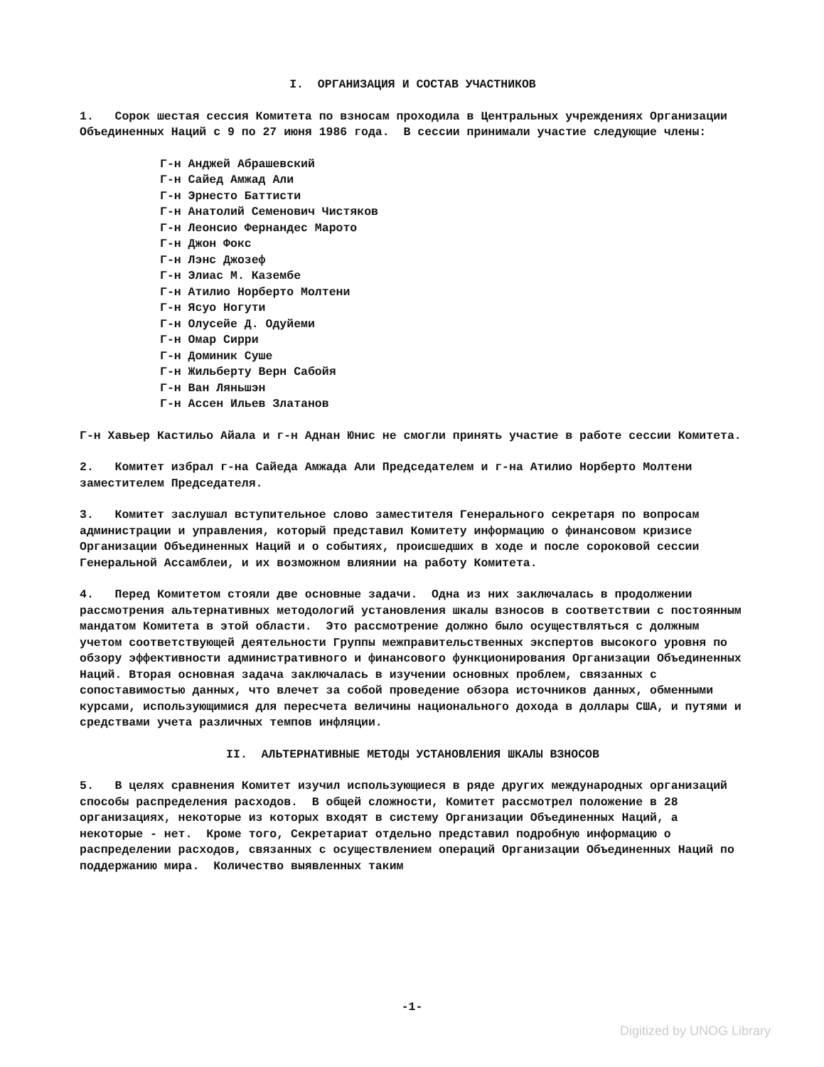I. ОРГАНИЗАЦИЯ И СОСТАВ УЧАСТНИКОВ
1. Сорок шестая сессия Комитета по взносам проходила в Центральных учреждениях Организации Объединенных Наций с 9 по 27 июня 1986 года. В сессии принимали участие следующие члены:
Г-н Анджей Абрашевский
Г-н Сайед Амжад Али
Г-н Эрнесто Баттисти
Г-н Анатолий Семенович Чистяков
Г-н Леонсио Фернандес Марото
Г-н Джон Фокс
Г-н Лэнс Джозеф
Г-н Элиас М. Казембе
Г-н Атилио Норберто Молтени
Г-н Ясуо Ногути
Г-н Олусейе Д. Одуйеми
Г-н Омар Сирри
Г-н Доминик Суше
Г-н Жильберту Верн Сабойя
Г-н Ван Ляньшэн
Г-н Ассен Ильев Златанов
Г-н Хавьер Кастильо Айала и г-н Аднан Юнис не смогли принять участие в работе сессии Комитета.
2. Комитет избрал г-на Сайеда Амжада Али Председателем и г-на Атилио Норберто Молтени заместителем Председателя.
3. Комитет заслушал вступительное слово заместителя Генерального секретаря по вопросам администрации и управления, который представил Комитету информацию о финансовом кризисе Организации Объединенных Наций и о событиях, происшедших в ходе и после сороковой сессии Генеральной Ассамблеи, и их возможном влиянии на работу Комитета.
4. Перед Комитетом стояли две основные задачи. Одна из них заключалась в продолжении рассмотрения альтернативных методологий установления шкалы взносов в соответствии с постоянным мандатом Комитета в этой области. Это рассмотрение должно было осуществляться с должным учетом соответствующей деятельности Группы межправительственных экспертов высокого уровня по обзору эффективности административного и финансового функционирования Организации Объединенных Наций. Вторая основная задача заключалась в изучении основных проблем, связанных с сопоставимостью данных, что влечет за собой проведение обзора источников данных, обменными курсами, использующимися для пересчета величины национального дохода в доллары США, и путями и средствами учета различных темпов инфляции.
II. АЛЬТЕРНАТИВНЫЕ МЕТОДЫ УСТАНОВЛЕНИЯ ШКАЛЫ ВЗНОСОВ
5. В целях сравнения Комитет изучил использующиеся в ряде других международных организаций способы распределения расходов. В общей сложности, Комитет рассмотрел положение в 28 организациях, некоторые из которых входят в систему Организации Объединенных Наций, а некоторые - нет. Кроме того, Секретариат отдельно представил подробную информацию о распределении расходов, связанных с осуществлением операций Организации Объединенных Наций по поддержанию мира. Количество выявленных таким
-1-
Digitized by UNOG Library